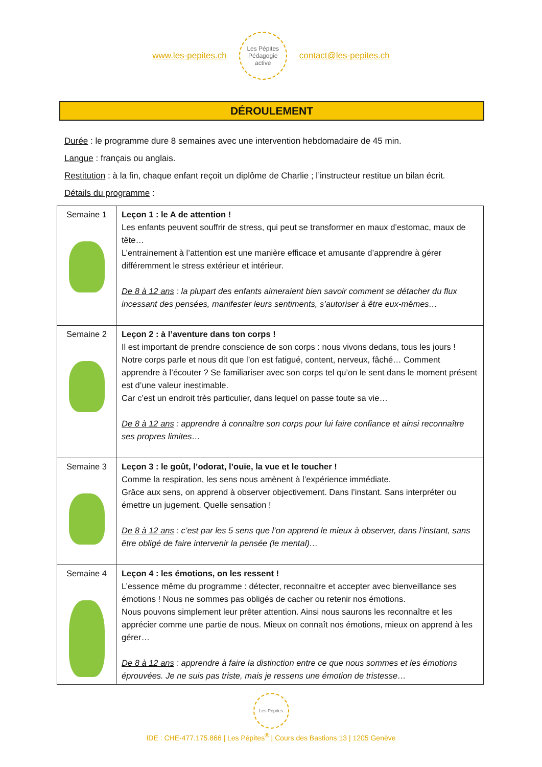www.les-pepites.ch
Les Pépites
Pédagogie active
contact@les-pepites.ch
DÉROULEMENT
Durée : le programme dure 8 semaines avec une intervention hebdomadaire de 45 min.
Langue : français ou anglais.
Restitution : à la fin, chaque enfant reçoit un diplôme de Charlie ; l’instructeur restitue un bilan écrit.
Détails du programme :
| Semaine 1 | Leçon 1 : le A de attention ! Les enfants peuvent souffrir de stress, qui peut se transformer en maux d’estomac, maux de tête… L’entrainement à l’attention est une manière efficace et amusante d’apprendre à gérer différemment le stress extérieur et intérieur. De 8 à 12 ans : la plupart des enfants aimeraient bien savoir comment se détacher du flux incessant des pensées, manifester leurs sentiments, s’autoriser à être eux-mêmes… |
| Semaine 2 | Leçon 2 : à l’aventure dans ton corps ! Il est important de prendre conscience de son corps : nous vivons dedans, tous les jours ! Notre corps parle et nous dit que l’on est fatigué, content, nerveux, fâché… Comment apprendre à l’écouter ? Se familiariser avec son corps tel qu’on le sent dans le moment présent est d’une valeur inestimable. Car c’est un endroit très particulier, dans lequel on passe toute sa vie… De 8 à 12 ans : apprendre à connaître son corps pour lui faire confiance et ainsi reconnaître ses propres limites… |
| Semaine 3 | Leçon 3 : le goût, l’odorat, l’ouïe, la vue et le toucher ! Comme la respiration, les sens nous amènent à l’expérience immédiate. Grâce aux sens, on apprend à observer objectivement. Dans l’instant. Sans interpréter ou émettre un jugement. Quelle sensation ! De 8 à 12 ans : c’est par les 5 sens que l’on apprend le mieux à observer, dans l’instant, sans être obligé de faire intervenir la pensée (le mental)… |
| Semaine 4 | Leçon 4 : les émotions, on les ressent ! L’essence même du programme : détecter, reconnaitre et accepter avec bienveillance ses émotions ! Nous ne sommes pas obligés de cacher ou retenir nos émotions. Nous pouvons simplement leur prêter attention. Ainsi nous saurons les reconnaître et les apprécier comme une partie de nous. Mieux on connaît nos émotions, mieux on apprend à les gérer… De 8 à 12 ans : apprendre à faire la distinction entre ce que nous sommes et les émotions éprouvées. Je ne suis pas triste, mais je ressens une émotion de tristesse… |
Les Pépites
IDE : CHE-477.175.866 | Les Pépites<sup>®</sup> | Cours des Bastions 13 | 1205 Genève